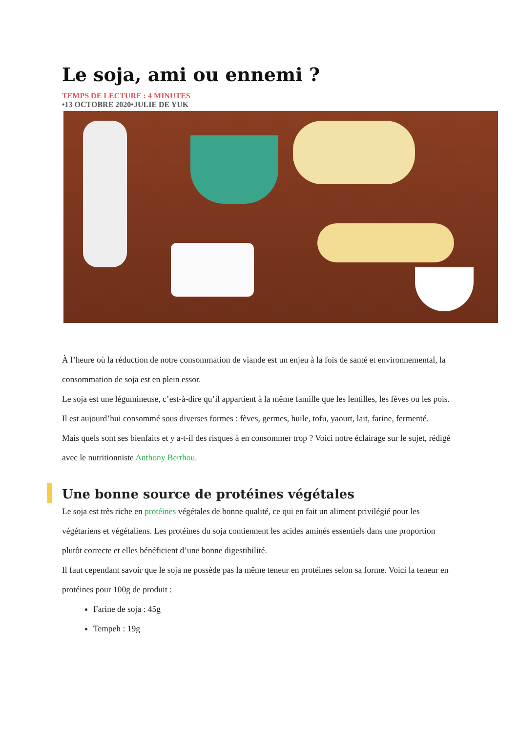Le soja, ami ou ennemi ?
TEMPS DE LECTURE : 4 MINUTES
•13 OCTOBRE 2020•JULIE DE YUK
À l’heure où la réduction de notre consommation de viande est un enjeu à la fois de santé et environnemental, la consommation de soja est en plein essor.
Le soja est une légumineuse, c’est-à-dire qu’il appartient à la même famille que les lentilles, les fèves ou les pois. Il est aujourd’hui consommé sous diverses formes : fèves, germes, huile, tofu, yaourt, lait, farine, fermenté.
Mais quels sont ses bienfaits et y a-t-il des risques à en consommer trop ? Voici notre éclairage sur le sujet, rédigé avec le nutritionniste Anthony Berthou.
Une bonne source de protéines végétales
Le soja est très riche en protéines végétales de bonne qualité, ce qui en fait un aliment privilégié pour les végétariens et végétaliens. Les protéines du soja contiennent les acides aminés essentiels dans une proportion plutôt correcte et elles bénéficient d’une bonne digestibilité.
Il faut cependant savoir que le soja ne possède pas la même teneur en protéines selon sa forme. Voici la teneur en protéines pour 100g de produit :
Farine de soja : 45g
Tempeh : 19g